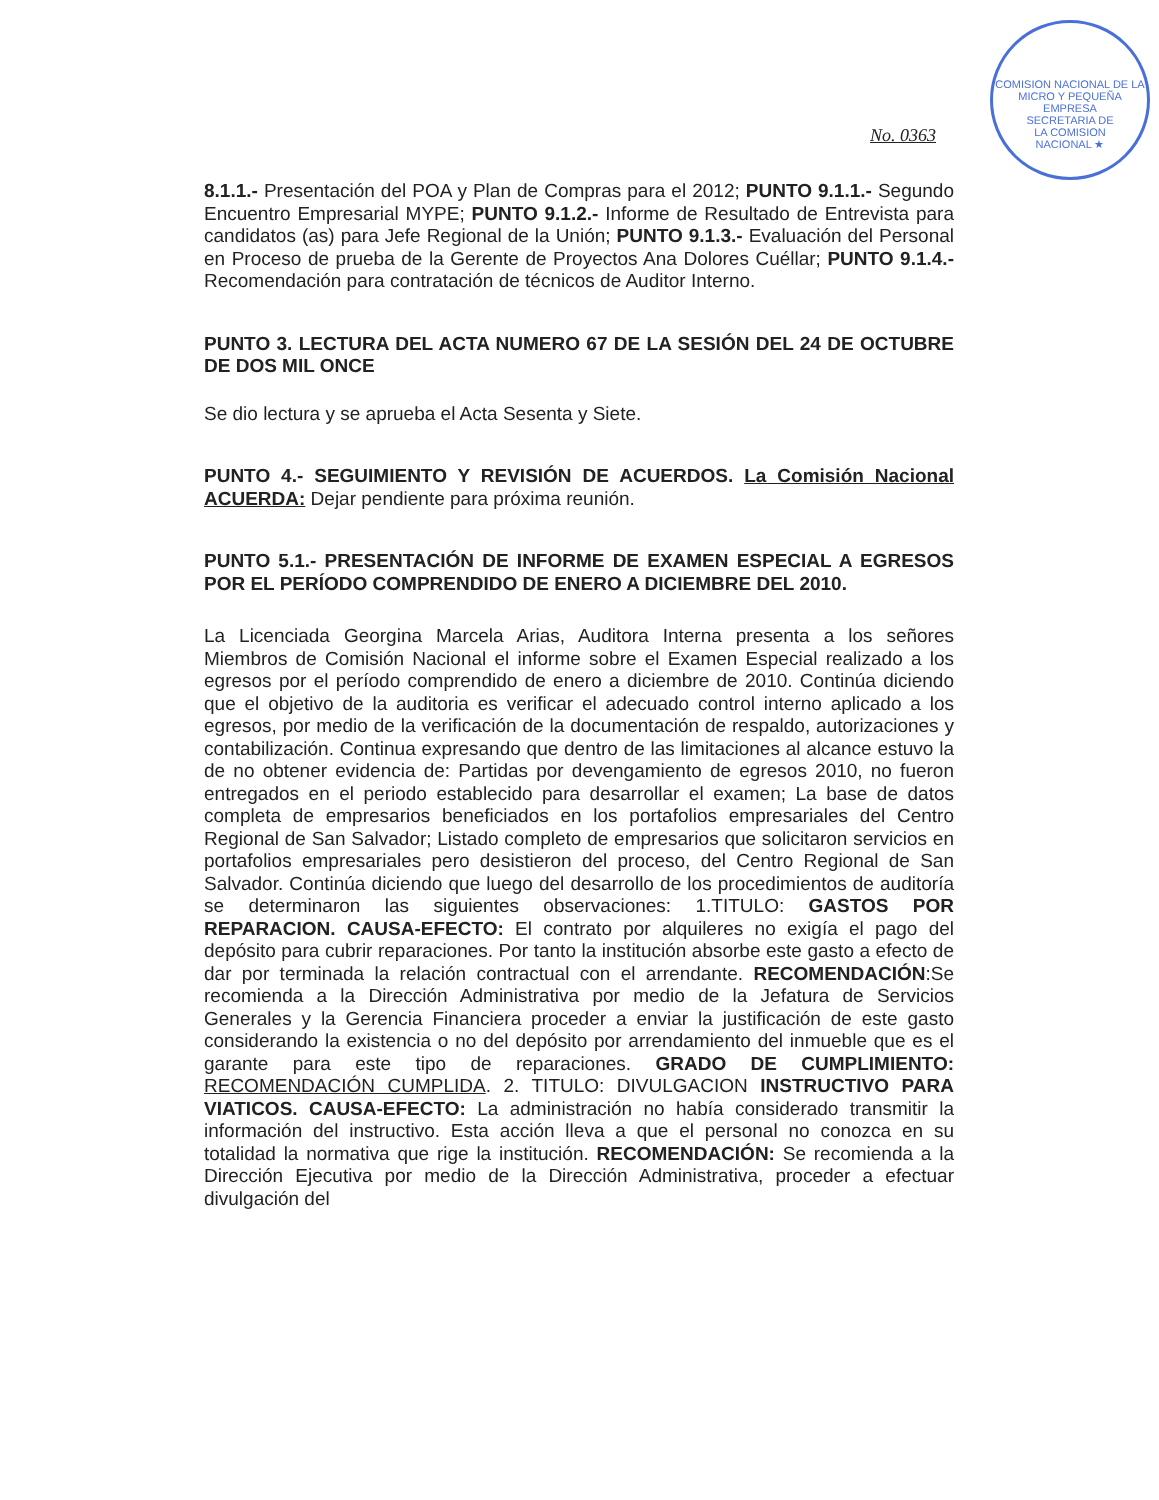COMISION NACIONAL DE LA MICRO Y PEQUEÑA EMPRESA
SECRETARIA DE
LA COMISION
NACIONAL ★
No. 0363
8.1.1.- Presentación del POA y Plan de Compras para el 2012; PUNTO 9.1.1.- Segundo Encuentro Empresarial MYPE; PUNTO 9.1.2.- Informe de Resultado de Entrevista para candidatos (as) para Jefe Regional de la Unión; PUNTO 9.1.3.- Evaluación del Personal en Proceso de prueba de la Gerente de Proyectos Ana Dolores Cuéllar; PUNTO 9.1.4.- Recomendación para contratación de técnicos de Auditor Interno.
PUNTO 3. LECTURA DEL ACTA NUMERO 67 DE LA SESIÓN DEL 24 DE OCTUBRE DE DOS MIL ONCE
Se dio lectura y se aprueba el Acta Sesenta y Siete.
PUNTO 4.- SEGUIMIENTO Y REVISIÓN DE ACUERDOS. La Comisión Nacional ACUERDA: Dejar pendiente para próxima reunión.
PUNTO 5.1.- PRESENTACIÓN DE INFORME DE EXAMEN ESPECIAL A EGRESOS POR EL PERÍODO COMPRENDIDO DE ENERO A DICIEMBRE DEL 2010.
La Licenciada Georgina Marcela Arias, Auditora Interna presenta a los señores Miembros de Comisión Nacional el informe sobre el Examen Especial realizado a los egresos por el período comprendido de enero a diciembre de 2010. Continúa diciendo que el objetivo de la auditoria es verificar el adecuado control interno aplicado a los egresos, por medio de la verificación de la documentación de respaldo, autorizaciones y contabilización. Continua expresando que dentro de las limitaciones al alcance estuvo la de no obtener evidencia de: Partidas por devengamiento de egresos 2010, no fueron entregados en el periodo establecido para desarrollar el examen; La base de datos completa de empresarios beneficiados en los portafolios empresariales del Centro Regional de San Salvador; Listado completo de empresarios que solicitaron servicios en portafolios empresariales pero desistieron del proceso, del Centro Regional de San Salvador. Continúa diciendo que luego del desarrollo de los procedimientos de auditoría se determinaron las siguientes observaciones: 1.TITULO: GASTOS POR REPARACION. CAUSA-EFECTO: El contrato por alquileres no exigía el pago del depósito para cubrir reparaciones. Por tanto la institución absorbe este gasto a efecto de dar por terminada la relación contractual con el arrendante. RECOMENDACIÓN:Se recomienda a la Dirección Administrativa por medio de la Jefatura de Servicios Generales y la Gerencia Financiera proceder a enviar la justificación de este gasto considerando la existencia o no del depósito por arrendamiento del inmueble que es el garante para este tipo de reparaciones. GRADO DE CUMPLIMIENTO: RECOMENDACIÓN CUMPLIDA. 2. TITULO: DIVULGACION INSTRUCTIVO PARA VIATICOS. CAUSA-EFECTO: La administración no había considerado transmitir la información del instructivo. Esta acción lleva a que el personal no conozca en su totalidad la normativa que rige la institución. RECOMENDACIÓN: Se recomienda a la Dirección Ejecutiva por medio de la Dirección Administrativa, proceder a efectuar divulgación del